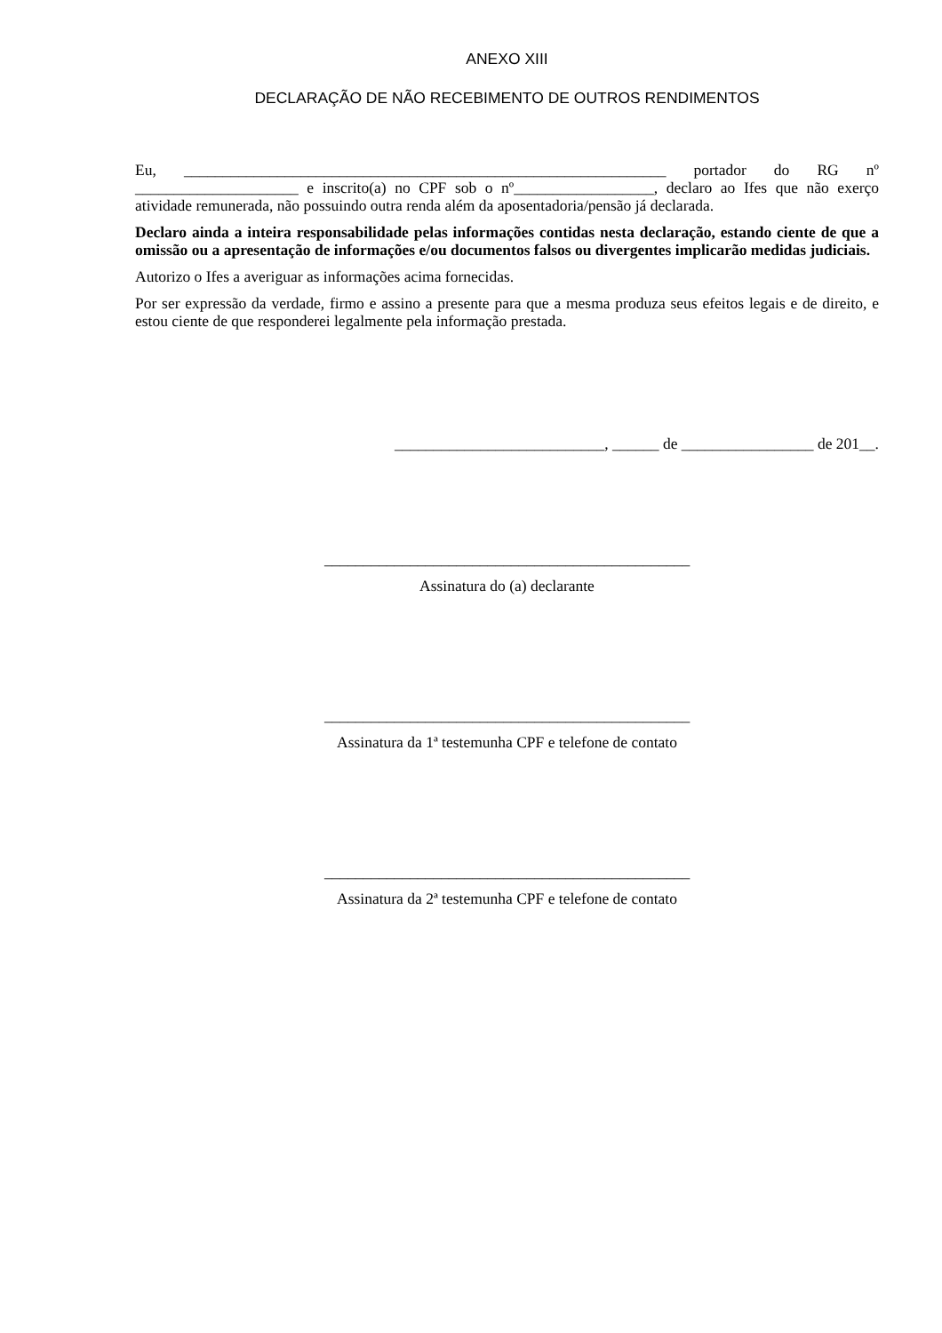ANEXO XIII
DECLARAÇÃO DE NÃO RECEBIMENTO DE OUTROS RENDIMENTOS
Eu, ______________________________________________________________ portador do RG nº _____________________ e inscrito(a) no CPF sob o nº__________________, declaro ao Ifes que não exerço atividade remunerada, não possuindo outra renda além da aposentadoria/pensão já declarada.
Declaro ainda a inteira responsabilidade pelas informações contidas nesta declaração, estando ciente de que a omissão ou a apresentação de informações e/ou documentos falsos ou divergentes implicarão medidas judiciais.
Autorizo o Ifes a averiguar as informações acima fornecidas.
Por ser expressão da verdade, firmo e assino a presente para que a mesma produza seus efeitos legais e de direito, e estou ciente de que responderei legalmente pela informação prestada.
___________________________, ______ de _________________ de 201__.
_______________________________________________
Assinatura do (a) declarante
_______________________________________________
Assinatura da 1ª testemunha CPF e telefone de contato
_______________________________________________
Assinatura da 2ª testemunha CPF e telefone de contato